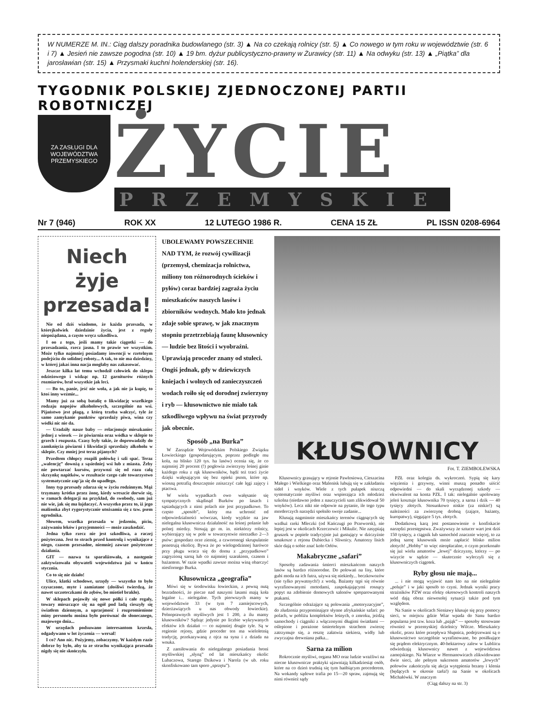W NUMERZE M. IN.: Ciąg dalszy poradnika budowlanego (str. 3) ▲ Na co czekają rolnicy (str. 5) ▲ Co nowego w tym roku w województwie (str. 6 i 7) ▲ Jesień nie zawsze pogodna (str. 10) ▲ 19 bm. dyżur publicystyczno-prawny w Żurawicy (str. 11) ▲ Na odwyku (str. 13) ▲ „Piątka” dla jarosławian (str. 15) ▲ Przysmaki kuchni holenderskiej (str. 16).
TYGODNIK POLSKIEJ ZJEDNOCZONEJ PARTII ROBOTNICZEJ
ZA ZASŁUGI DLA WOJEWÓDZTWA PRZEMYSKIEGO
ŻYCIE
PRZEMYSKIE
Nr 7 (946) ROK XX 12 LUTEGO 1986 R. CENA 15 ZŁ PL ISSN 0208-6964
Niech żyje przesada!
Nie od dziś wiadomo, że każda przesada, w którejkolwiek dziedzinie życia, jest z reguły niepożądana, a często wręcz szkodliwa.
I oo z tego, jeśli mamy takie ciągotki — do przesadzania, rzecz jasna. I to prawie we wszystkim. Może tylko najmniej posiadamy inwencji w rzetelnym podejściu do solidnej roboty... A tak, to nie ma dziedziny, w której jakaś inna nacja mogłaby nas zakasować.
Jeszcze kilka lat temu wchodził człowiek do sklepu odzieżowego i widząc np. 12 garniturów różnych rozmiarów, brał wszystkie jak leci.
— Bo to, panie, jeść nie woła, a jak nie ja kupię, to ktoś inny weźmie...
Mamy już za sobą batalię o likwidację wszelkiego rodzaju napojów alkoholowych, szczególnie na wsi. Pijaństwo jest plagą, z którą trzeba walczyć, tyle że samo zamykanie punktów sprzedaży piwa, wina czy wódki nic nie da.
— Uradziły nasze baby — relacjonuje mieszkaniec jednej z wiosek — że piwiarnia oraz wódka w sklepie to grzech i rozpusta. Czasy były takie, że doprowadziły do zamknięcia piwiarni i likwidacji sprzedaży alkoholu w sklepie. Czy mniej jest teraz pijanych?
Przedtem chłopcy rozpili połówkę i szli spać. Teraz „walencję” dowożą z sąsiedniej wsi lub z miasta. Żeby nie powtarzać kursów, przywozi się od razu całą skrzynkę napitków, w rezultacie czego całe towarzystwo systematycznie zap'ja się do upadłego.
Inny typ przesady zdarza się w życiu rodzinnym. Mąż trzymany krótko przez żonę, kiedy wreszcie dorwie się, w ramach delegacji na przykład, do swobody, sam już nie wie, jak się ma łajdaczyć. A wszystko przez to, iż jego małżonka zbyt rygorystycznie utożsamia się z tzw. psem ogrodnika.
Słowem, wszelka przesada w jedzeniu, piciu, zażywaniu leków i przyjemności — może zaszkodzić.
Jedna tylko rzecz nie jest szkodliwa, a raczej pożyteczna. Jest to strach przed kontrolą i wynikające z niego, czasem przesadne, niemniej zawsze pożyteczne działania.
GIT — nazwa ta sparaliżowała, a następnie zaktywizowała obywateli województwa już w końcu stycznia.
Co to się nie działo!
Ulice, klatki schodowe, urzędy — wszystko to było czyszczone, myte i zamiatane (złośliwi twierdzą, że nawet szczoteczkami do zębów, bo miotieł brakło).
W sklepach pojawiły się nowe półki i całe regały, towary mieszczące się na ogół pod ladą cieszyły się światłem dziennym, a uprzejmość i rozpromienione miny personelu można było porównać do słonecznego, majowego dnia...
W urzędach podsuwano interesantom krzesła, odgadywano w lot życzenia — wersal!
I co? Ano nic. Pożyjemy, zobaczymy. W każdym razie dobrze by było, aby ta ze strachu wynikająca przesada nigdy się nie skończyła.
UBOLEWAMY POWSZECHNIE NAD TYM, że rozwój cywilizacji (przemysł, chemizacja rolnictwa, miliony ton różnorodnych ścieków i pyłów) coraz bardziej zagraża życiu mieszkańców naszych lasów i zbiorników wodnych. Mało kto jednak zdaje sobie sprawę, w jak znacznym stopniu przetrzebiają faunę kłusownicy — ludzie bez litości i wyobraźni. Uprawiają proceder znany od stuleci. Ongiś jednak, gdy w dziewiczych kniejach i wolnych od zanieczyszczeń wodach roiło się od dorodnej zwierzyny i ryb — kłusownictwo nie miało tak szkodliwego wpływu na świat przyrody jak obecnie.
Sposób „na Burka”
W Zarządzie Wojewódzkim Polskiego Związku Łowieckiego (gospodarującym, poprzez podległe mu koła, na blisko 120 tys. ha lasów) oceniа się, że co najmniej 20 procent (!) pogłowia zwierzyny leśnej ginie każdego roku z rąk kłusowników, bądź też traci życie dzięki wałęsającym się bez opieki psom, które np. wiosną potrafią doszczętnie zniszczyć całe lęgi zajęcy i ptactwa.
W wielu wypadkach owo wałęsanie się sympatycznych skądinąd Burków po lasach i sąsiadujących z nimi polach nie jest przypadkowe. To często „sposób”, który ma uchronić od odpowiedzialności wówczas, kiedy wyjdzie na jaw nielegalna kłusownicza działalność na leśnej polanie lub polnej miedzy. Stosują go m. in. niektórzy rolnicy, wybierający się w pole w towarzystwie nierzadko 2—3 psów: gospodarz orze ziemię, a czworonogi skrupulatnie penetrują okolicę. Bywa że po wielogodzinnej harówce przy pługu wraca się do domu z „przypadkowo” zagryzioną sarną lub co najmniej szarakiem, czasem i bażantem. W razie wpadki zawsze można winą obarczyć niesfornego Burka.
Kłusownicza „geografia”
Mówi się w środowisku łowieckim, z pewną nutą bezradności, że piecze nad naszymi lasami mają koła legalne i... nielegalne. Tych pierwszych mamy w województwie 33 (w tym 7 zamiejscowych, dzierżawiących u nas obwody łowieckie). Pełnoprawnych myśliwych jest 1 200, a ilu mamy kłusowników? Sądząc jedynie po liczbie wykrywanych efektów ich działań — co najmniej drugie tyle. Są w regionie rejony, gdzie proceder ten ma wieloletnią tradycję, przekazywaną z ojca na syna i z dziada na wnuka.
Z zamiłowania do nielegalnego posiadania broni myśliwskiej „słyną” od lat mieszkańcy okolic Lubaczowa, Starego Dzikowa i Narola (w ub. roku skonfiskowano tam sporo „sprzętu”).
KŁUSOWNICY
Fot. T. ZIEMBOLEWSKA
Kłusownicy grasujący w rejonie Pawłosiowa, Cieszacina Małego i Wielkiego oraz Malenisk lubują się w zakładaniu sideł i wnyków. Wiele z tych pułapek niszczą systematycznie myśliwi oraz wspierająca ich młodzież szkolna (niedawno jeden z nauczycieli sam zlikwidował 50 wnyków). Lecz nikt nie odpowie na pytanie, ile tego typu morderczych narzędzi spełniło swoje zadanie...
Kłusują nagminnie mieszkańcy terenów ciągnących się wzdłuż rzeki Mleczki (od Kańczugi po Przeworsk), nie lepiej jest w okolicach Krzeczowic i Mikulic. Nie zasypiają gruszek w popiele tradycyjnie już gustujący w dziczyźnie smakosze z rejonu Dubiecka i Sliwnicy. Amatorzy lisich skór dają o sobie znać koło Orłów.
Makabryczne „safari”
Sposoby zadawania śmierci mieszkańcom naszych lasów są bardzo różnorodne. Do polowań na lisy, które gubi moda na ich futra, używa się niekiedy... beczkowozów (nie tylko prywatnych!) z wodą. Bażanty tępi się równie wyrafinowanymi metodami, zaspokajającymi rosnący popyt na zdobienie domowych salonów spreparowanymi ptakami.
Szczególnie odrażające są polowania „motoryzacyjne”, do złudzenia przypominające słynne afrykańskie safari: po polach, w pobliżu kompleksów leśnych, o zmroku, jeżdżą samochody i ciągniki z włączonymi długimi światłami — oślepione i porażone śmiertelnym strachem zwierzę zatrzymuje się, a resztę załatwia siekiera, widły lub zwyczajna drewniana pałka...
Sarna za milion
Rokrocznie myśliwi, organa MO oraz ludzie wrażliwi na niecne kłusownicze praktyki ujawniają kilkadziesiąt osób, które na co dzień trudnią się tym hańbiącym procederem. Na wokandy sądowe trafia po 15—20 spraw, zajmują się nimi również sądy
PZŁ oraz kolegia ds. wykroczeń. Sypią się kary więzienia i grzywny, winni muszą ponadto uiścić odpowiedni — do skali wyrządzonej szkody — ekwiwalent na konta PZŁ. I tak: nielegalnie upolowany jeleń kosztuje kłusownika 70 tysięcy, a sarna i dzik — 40 tysięcy złotych. Stosunkowo niskie (za niskie!) są należności za zwierzynę drobną (zające, bażanty, kuropatwy), sięgające 5 tys. złotych.
Dodatkową karą jest postanowienie o konfiskacie narzędzi przestępstwa. Zważywszy że sztucer wart jest dziś 150 tysięcy, a ciągnik lub samochód znacznie więcej, to za jedną sarnę kłusownik może zapłacić blisko milion złotych! „Hobby” to więc nieopłacalne, o czym przekonało się już wielu amatorów „lewej” dziczyzny, którzy — po wizycie w sądzie — skutecznie wyleczyli się z kłusowniczych ciągotek.
Ryby głosu nie mają...
... i nie mogą wyjawić nam kto na nie nielegalnie „poluje” i w jaki sposób to czyni. Jednak wyniki pracy strażników PZW oraz efekty okresowych kontroli naszych wód dają obraz niewesołej sytuacji także pod tym względem.
Na Sanie w okolicach Sieniawy kłusuje się przy pomocy sieci, w miejscu gdzie Wiar wpada do Sanu bardzo popularna jest tzw. koza lub „pająk” — sposoby stosowane również w przemyskiej dzielnicy Wilcze. Mieszkańcy okolic, przez które przepływa Słupnica, podejrzewani są o kłusownictwo szczególnie wyrafinowane, bo posiłkujące się prądem elektrycznym. 40-hektarowy zalew w Lubliicu odwiedzają kłusownicy nawet z województwa zamojskiego. Na Wiarze w Hermanowicach zlikwidowano dwie sieci, ale pełnym sukcesem amatorów „lewych” połowów zakończyła się akcja wytępienia brzany i klenia (będących w okresie tarła!) na Sanie w okolicach Michałówki. W znaczym
(Ciąg dalszy na str. 3)